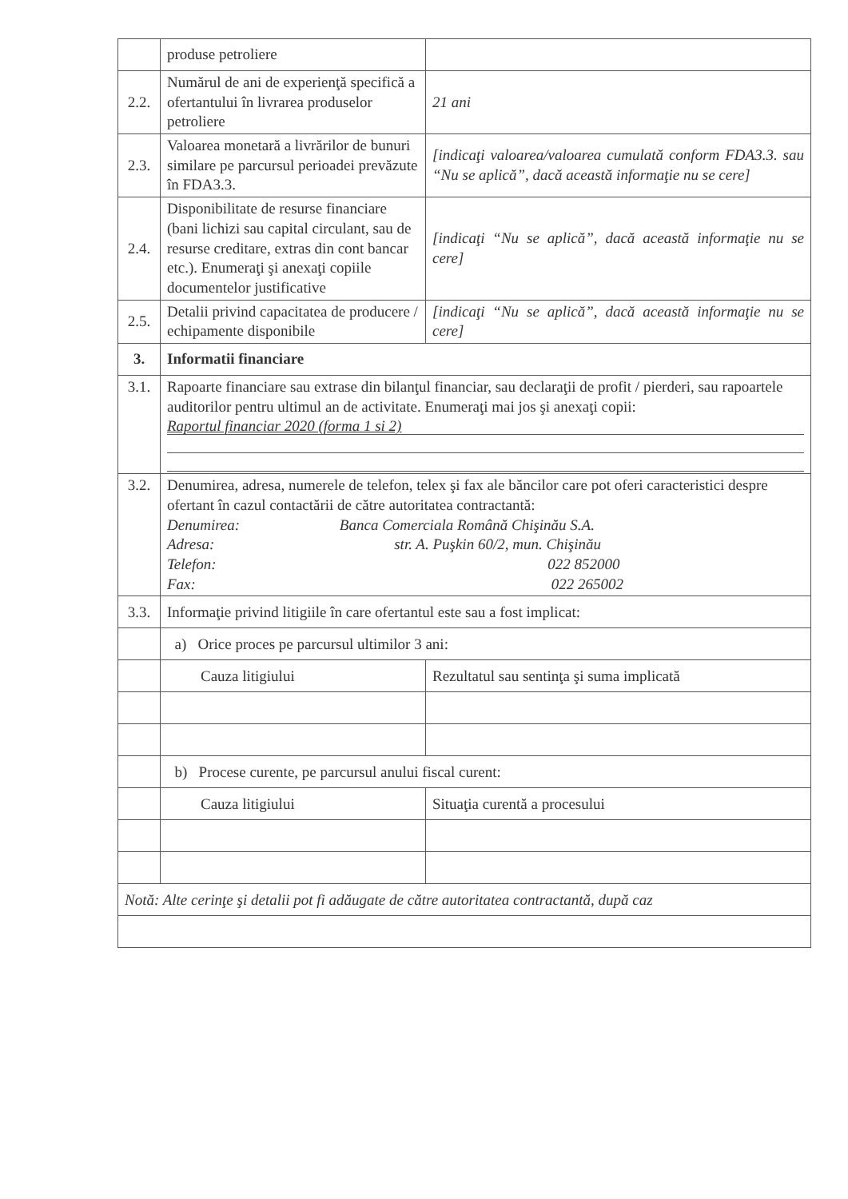| | produse petroliere | |
| 2.2. | Numărul de ani de experienţă specifică a ofertantului în livrarea produselor petroliere | 21 ani |
| 2.3. | Valoarea monetară a livrărilor de bunuri similare pe parcursul perioadei prevăzute în FDA3.3. | [indicaţi valoarea/valoarea cumulată conform FDA3.3. sau “Nu se aplică”, dacă această informaţie nu se cere] |
| 2.4. | Disponibilitate de resurse financiare (bani lichizi sau capital circulant, sau de resurse creditare, extras din cont bancar etc.). Enumeraţi şi anexaţi copiile documentelor justificative | [indicaţi “Nu se aplică”, dacă această informaţie nu se cere] |
| 2.5. | Detalii privind capacitatea de producere / echipamente disponibile | [indicaţi “Nu se aplică”, dacă această informaţie nu se cere] |
| 3. | Informatii financiare | |
| 3.1. | Rapoarte financiare sau extrase din bilanţul financiar, sau declaraţii de profit / pierderi, sau rapoartele auditorilor pentru ultimul an de activitate. Enumeraţi mai jos şi anexaţi copii: Raportul financiar 2020 (forma 1 si 2) | |
| 3.2. | Denumirea, adresa, numerele de telefon, telex şi fax ale băncilor care pot oferi caracteristici despre ofertant în cazul contactării de către autoritatea contractantă: Denumirea: Banca Comerciala Română Chişinău S.A. Adresa: str. A. Puşkin 60/2, mun. Chişinău Telefon: 022 852000 Fax: 022 265002 | |
| 3.3. | Informaţie privind litigiile în care ofertantul este sau a fost implicat: | |
| | a) Orice proces pe parcursul ultimilor 3 ani: | |
| | Cauza litigiului | Rezultatul sau sentinţa şi suma implicată |
| | b) Procese curente, pe parcursul anului fiscal curent: | |
| | Cauza litigiului | Situaţia curentă a procesului |
| Notă: Alte cerinţe şi detalii pot fi adăugate de către autoritatea contractantă, după caz | | |